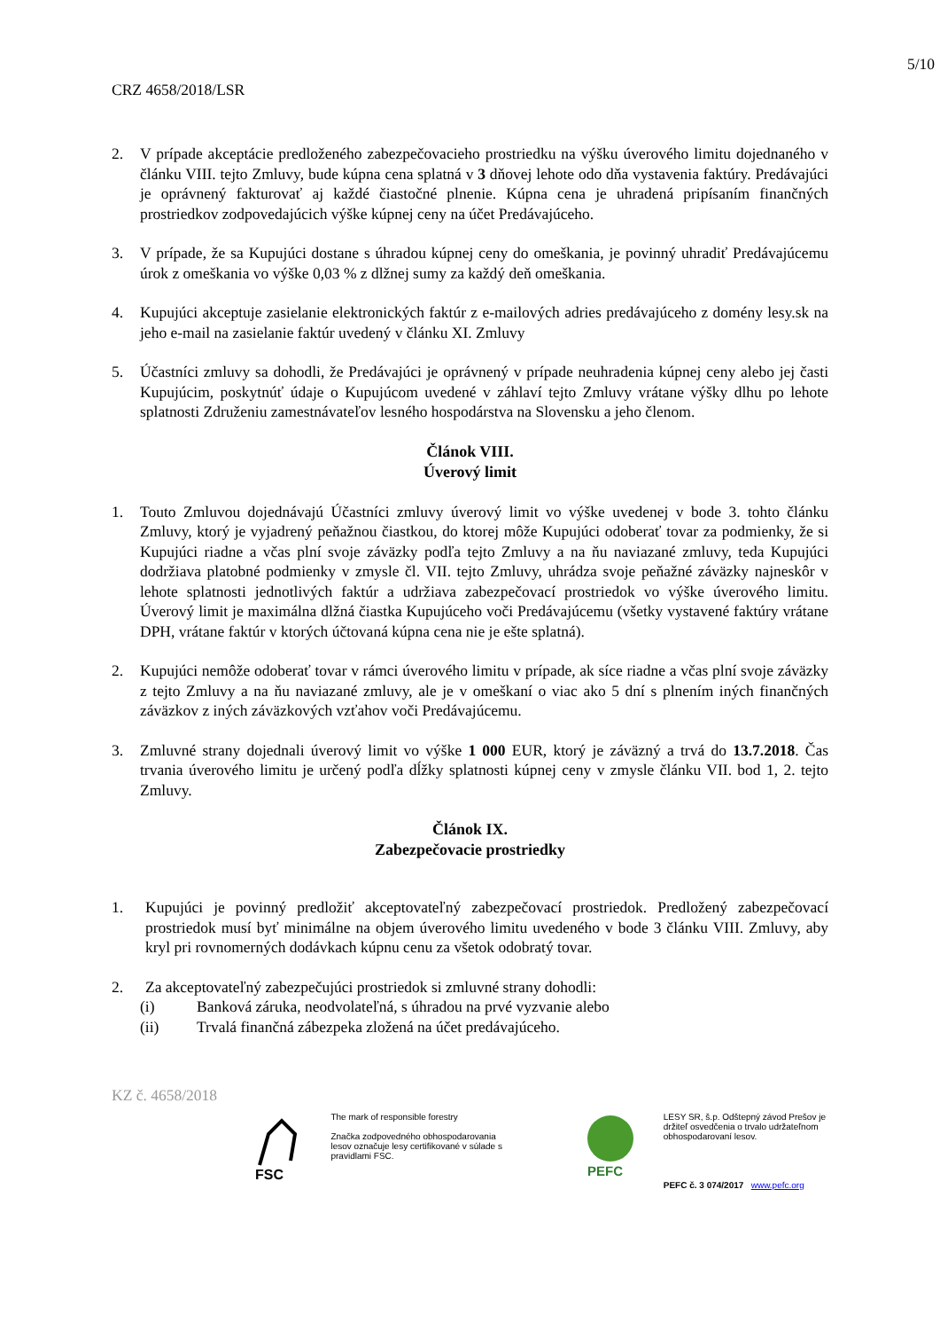5/10
CRZ 4658/2018/LSR
2. V prípade akceptácie predloženého zabezpečovacieho prostriedku na výšku úverového limitu dojednaného v článku VIII. tejto Zmluvy, bude kúpna cena splatná v 3 dňovej lehote odo dňa vystavenia faktúry. Predávajúci je oprávnený fakturovať aj každé čiastočné plnenie. Kúpna cena je uhradená pripísaním finančných prostriedkov zodpovedajúcich výške kúpnej ceny na účet Predávajúceho.
3. V prípade, že sa Kupujúci dostane s úhradou kúpnej ceny do omeškania, je povinný uhradiť Predávajúcemu úrok z omeškania vo výške 0,03 % z dlžnej sumy za každý deň omeškania.
4. Kupujúci akceptuje zasielanie elektronických faktúr z e-mailových adries predávajúceho z domény lesy.sk na jeho e-mail na zasielanie faktúr uvedený v článku XI. Zmluvy
5. Účastníci zmluvy sa dohodli, že Predávajúci je oprávnený v prípade neuhradenia kúpnej ceny alebo jej časti Kupujúcim, poskytnúť údaje o Kupujúcom uvedené v záhlaví tejto Zmluvy vrátane výšky dlhu po lehote splatnosti Združeniu zamestnávateľov lesného hospodárstva na Slovensku a jeho členom.
Článok VIII.
Úverový limit
1. Touto Zmluvou dojednávajú Účastníci zmluvy úverový limit vo výške uvedenej v bode 3. tohto článku Zmluvy, ktorý je vyjadrený peňažnou čiastkou, do ktorej môže Kupujúci odoberať tovar za podmienky, že si Kupujúci riadne a včas plní svoje záväzky podľa tejto Zmluvy a na ňu naviazané zmluvy, teda Kupujúci dodržiava platobné podmienky v zmysle čl. VII. tejto Zmluvy, uhrádza svoje peňažné záväzky najneskôr v lehote splatnosti jednotlivých faktúr a udržiava zabezpečovací prostriedok vo výške úverového limitu. Úverový limit je maximálna dlžná čiastka Kupujúceho voči Predávajúcemu (všetky vystavené faktúry vrátane DPH, vrátane faktúr v ktorých účtovaná kúpna cena nie je ešte splatná).
2. Kupujúci nemôže odoberať tovar v rámci úverového limitu v prípade, ak síce riadne a včas plní svoje záväzky z tejto Zmluvy a na ňu naviazané zmluvy, ale je v omeškaní o viac ako 5 dní s plnením iných finančných záväzkov z iných záväzkových vzťahov voči Predávajúcemu.
3. Zmluvné strany dojednali úverový limit vo výške 1 000 EUR, ktorý je záväzný a trvá do 13.7.2018. Čas trvania úverového limitu je určený podľa dĺžky splatnosti kúpnej ceny v zmysle článku VII. bod 1, 2. tejto Zmluvy.
Článok IX.
Zabezpečovacie prostriedky
1. Kupujúci je povinný predložiť akceptovateľný zabezpečovací prostriedok. Predložený zabezpečovací prostriedok musí byť minimálne na objem úverového limitu uvedeného v bode 3 článku VIII. Zmluvy, aby kryl pri rovnomerných dodávkach kúpnu cenu za všetok odobratý tovar.
2. Za akceptovateľný zabezpečujúci prostriedok si zmluvné strany dohodli:
(i) Banková záruka, neodvolateľná, s úhradou na prvé vyzvanie alebo
(ii) Trvalá finančná zábezpeka zložená na účet predávajúceho.
KZ č. 4658/2018
FSC
The mark of responsible forestry
Značka zodpovedného obhospodarovania lesov označuje lesy certifikované v súlade s pravidlami FSC.
PEFC
LESY SR, š.p. Odštepný závod Prešov je držiteľ osvedčenia o trvalo udržateľnom obhospodarovaní lesov.
PEFC č. 3 074/2017 www.pefc.org